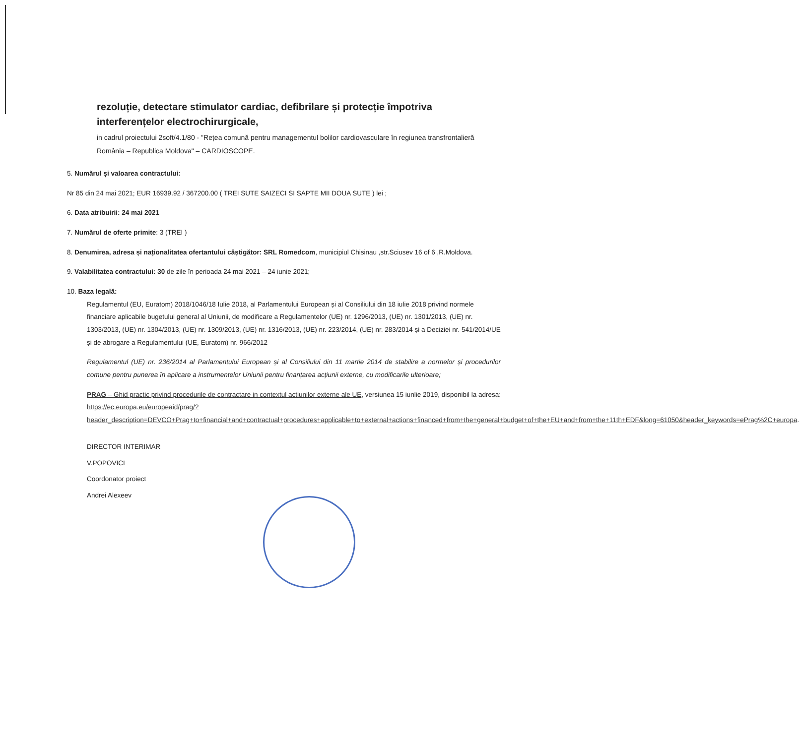rezoluție, detectare stimulator cardiac, defibrilare și protecție împotriva interferențelor electrochirurgicale,
in cadrul proiectului 2soft/4.1/80 - "Rețea comună pentru managementul bolilor cardiovasculare în regiunea transfrontalieră România – Republica Moldova" – CARDIOSCOPE.
5. Numărul și valoarea contractului:
Nr 85 din 24 mai 2021; EUR 16939.92 / 367200.00 ( TREI SUTE SAIZECI SI SAPTE MII DOUA SUTE ) lei ;
6. Data atribuirii: 24 mai 2021
7. Numărul de oferte primite: 3 (TREI )
8. Denumirea, adresa și naționalitatea ofertantului câștigător: SRL Romedcom, municipiul Chisinau ,str.Sciusev 16 of 6 ,R.Moldova.
9. Valabilitatea contractului: 30 de zile în perioada 24 mai 2021 – 24 iunie 2021;
10. Baza legală:
Regulamentul (EU, Euratom) 2018/1046/18 Iulie 2018, al Parlamentului European și al Consiliului din 18 iulie 2018 privind normele financiare aplicabile bugetului general al Uniunii, de modificare a Regulamentelor (UE) nr. 1296/2013, (UE) nr. 1301/2013, (UE) nr. 1303/2013, (UE) nr. 1304/2013, (UE) nr. 1309/2013, (UE) nr. 1316/2013, (UE) nr. 223/2014, (UE) nr. 283/2014 și a Deciziei nr. 541/2014/UE și de abrogare a Regulamentului (UE, Euratom) nr. 966/2012
Regulamentul (UE) nr. 236/2014 al Parlamentului European și al Consiliului din 11 martie 2014 de stabilire a normelor și procedurilor comune pentru punerea în aplicare a instrumentelor Uniunii pentru finanțarea acțiunii externe, cu modificarile ulterioare;
PRAG – Ghid practic privind procedurile de contractare in contextul actiunilor externe ale UE, versiunea 15 iunlie 2019, disponibil la adresa: https://ec.europa.eu/europeaid/prag/?header_description=DEVCO+Prag+to+financial+and+contractual+procedures+applicable+to+external+actions+financed+from+the+general+budget+of+the+EU+and+from+the+11th+EDF&long=61050&header_keywords=ePrag%2C+europa.
DIRECTOR INTERIMAR
V.POPOVICI
Coordonator proiect
Andrei Alexeev